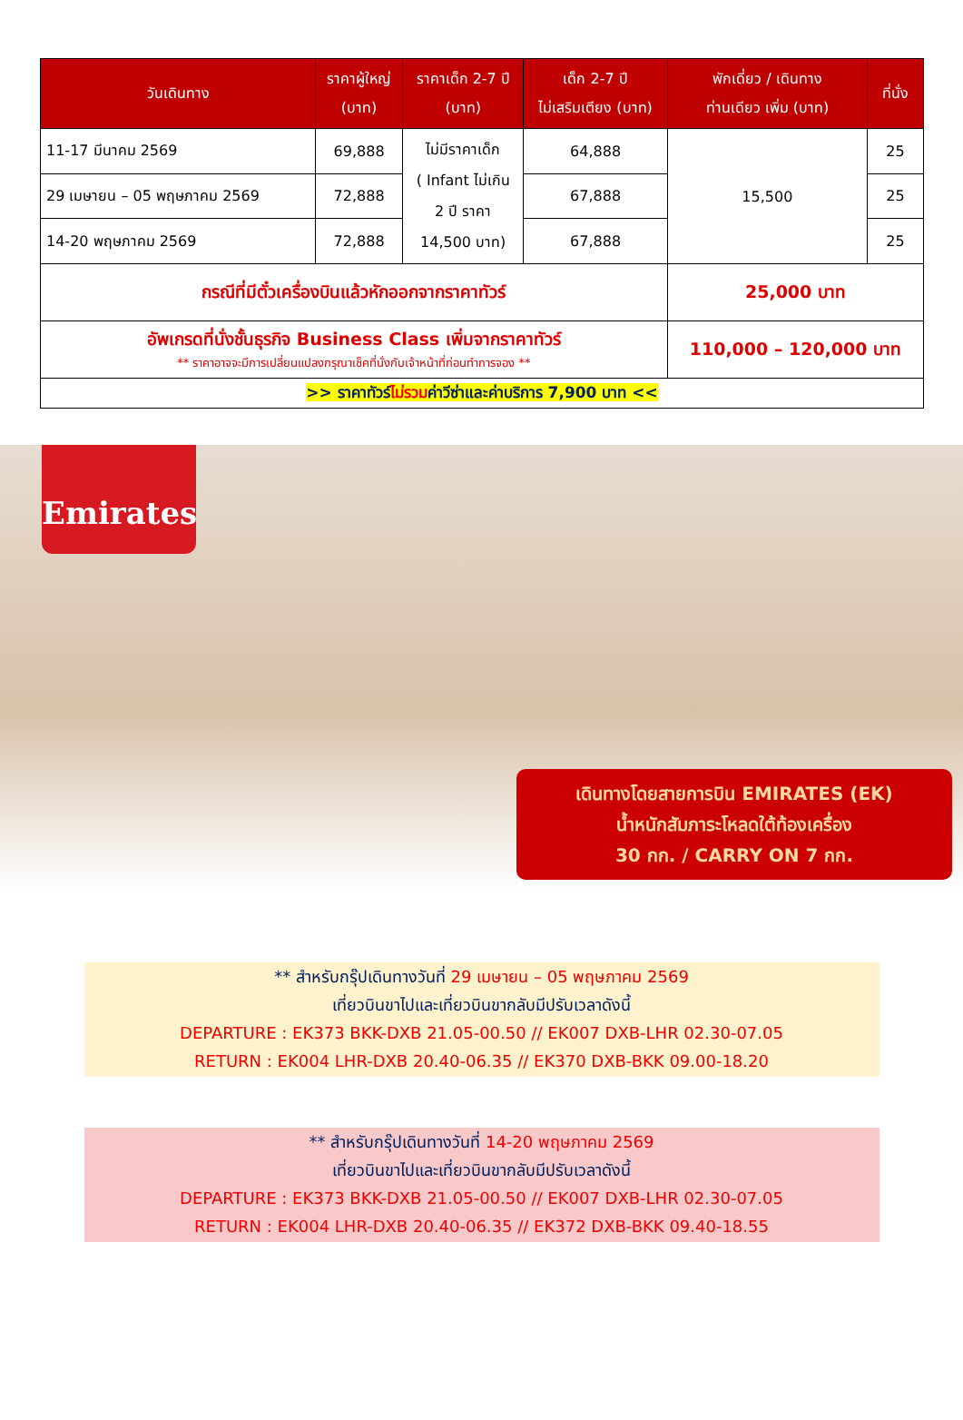| วันเดินทาง | ราคาผู้ใหญ่ (บาท) | ราคาเด็ก 2-7 ปี (บาท) | เด็ก 2-7 ปี ไม่เสริมเตียง (บาท) | พักเดี่ยว / เดินทาง ท่านเดียว เพิ่ม (บาท) | ที่นั่ง |
| --- | --- | --- | --- | --- | --- |
| 11-17 มีนาคม 2569 | 69,888 | ไม่มีราคาเด็ก ( Infant ไม่เกิน 2 ปี ราคา 14,500 บาท) | 64,888 | 15,500 | 25 |
| 29 เมษายน – 05 พฤษภาคม 2569 | 72,888 | | 67,888 | | 25 |
| 14-20 พฤษภาคม 2569 | 72,888 | | 67,888 | | 25 |
| กรณีที่มีตั๋วเครื่องบินแล้วหักออกจากราคาทัวร์ | | | | 25,000 บาท | |
| อัพเกรดที่นั่งชั้นธุรกิจ Business Class เพิ่มจากราคาทัวร์ ** ราคาอาจจะมีการเปลี่ยนแปลงกรุณาเช็คที่นั่งกับเจ้าหน้าที่ก่อนทำการจอง ** | | | | 110,000 – 120,000 บาท | |
| >> ราคาทัวร์ ไม่รวม ค่าวีซ่าและค่าบริการ 7,900 บาท << | | | | | |
Emirates
เดินทางโดยสายการบิน EMIRATES (EK)
น้ำหนักสัมภาระโหลดใต้ท้องเครื่อง
30 กก. / CARRY ON 7 กก.
** สำหรับกรุ๊ปเดินทางวันที่ 29 เมษายน – 05 พฤษภาคม 2569
เที่ยวบินขาไปและเที่ยวบินขากลับมีปรับเวลาดังนี้
DEPARTURE : EK373 BKK-DXB 21.05-00.50 // EK007 DXB-LHR 02.30-07.05
RETURN : EK004 LHR-DXB 20.40-06.35 // EK370 DXB-BKK 09.00-18.20
** สำหรับกรุ๊ปเดินทางวันที่ 14-20 พฤษภาคม 2569
เที่ยวบินขาไปและเที่ยวบินขากลับมีปรับเวลาดังนี้
DEPARTURE : EK373 BKK-DXB 21.05-00.50 // EK007 DXB-LHR 02.30-07.05
RETURN : EK004 LHR-DXB 20.40-06.35 // EK372 DXB-BKK 09.40-18.55